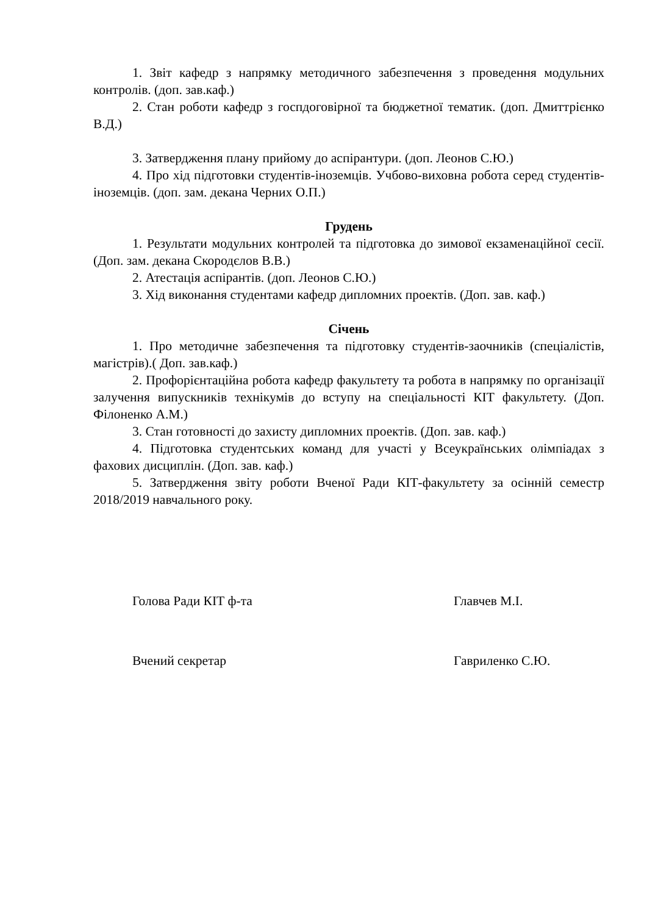1. Звіт кафедр з напрямку методичного забезпечення з проведення модульних контролів. (доп. зав.каф.)
2. Стан роботи кафедр з госпдоговірної та бюджетної тематик. (доп. Дмиттрієнко В.Д.)
3. Затвердження плану прийому до аспірантури. (доп. Леонов С.Ю.)
4. Про хід підготовки студентів-іноземців. Учбово-виховна робота серед студентів-іноземців. (доп. зам. декана Черних О.П.)
Грудень
1. Результати модульних контролей та підготовка до зимової екзаменаційної сесії. (Доп. зам. декана Скородєлов В.В.)
2. Атестація аспірантів. (доп. Леонов С.Ю.)
3. Хід виконання студентами кафедр дипломних проектів. (Доп. зав. каф.)
Січень
1. Про методичне забезпечення та підготовку студентів-заочників (спеціалістів, магістрів).( Доп. зав.каф.)
2. Профорієнтаційна робота кафедр факультету та робота в напрямку по організації залучення випускників технікумів до вступу на спеціальності КІТ факультету. (Доп. Філоненко А.М.)
3. Стан готовності до захисту дипломних проектів. (Доп. зав. каф.)
4. Підготовка студентських команд для участі у Всеукраїнських олімпіадах з фахових дисциплін. (Доп. зав. каф.)
5. Затвердження звіту роботи Вченої Ради КІТ-факультету за осінній семестр 2018/2019 навчального року.
Голова Ради КІТ ф-та Главчев М.І.
Вчений секретар Гавриленко С.Ю.